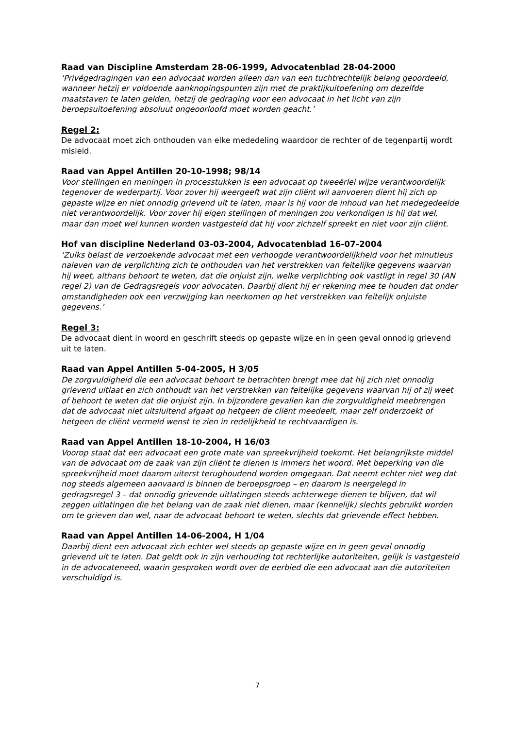Raad van Discipline Amsterdam 28-06-1999, Advocatenblad 28-04-2000
‘Privégedragingen van een advocaat worden alleen dan van een tuchtrechtelijk belang geoordeeld, wanneer hetzij er voldoende aanknopingspunten zijn met de praktijkuitoefening om dezelfde maatstaven te laten gelden, hetzij de gedraging voor een advocaat in het licht van zijn beroepsuitoefening absoluut ongeoorloofd moet worden geacht.’
Regel 2:
De advocaat moet zich onthouden van elke mededeling waardoor de rechter of de tegenpartij wordt misleid.
Raad van Appel Antillen 20-10-1998; 98/14
Voor stellingen en meningen in processtukken is een advocaat op tweeërlei wijze verantwoordelijk tegenover de wederpartij. Voor zover hij weergeeft wat zijn cliënt wil aanvoeren dient hij zich op gepaste wijze en niet onnodig grievend uit te laten, maar is hij voor de inhoud van het medegedeelde niet verantwoordelijk. Voor zover hij eigen stellingen of meningen zou verkondigen is hij dat wel, maar dan moet wel kunnen worden vastgesteld dat hij voor zichzelf spreekt en niet voor zijn cliënt.
Hof van discipline Nederland 03-03-2004, Advocatenblad 16-07-2004
‘Zulks belast de verzoekende advocaat met een verhoogde verantwoordelijkheid voor het minutieus naleven van de verplichting zich te onthouden van het verstrekken van feitelijke gegevens waarvan hij weet, althans behoort te weten, dat die onjuist zijn, welke verplichting ook vastligt in regel 30 (AN regel 2) van de Gedragsregels voor advocaten. Daarbij dient hij er rekening mee te houden dat onder omstandigheden ook een verzwijging kan neerkomen op het verstrekken van feitelijk onjuiste gegevens.’
Regel 3:
De advocaat dient in woord en geschrift steeds op gepaste wijze en in geen geval onnodig grievend uit te laten.
Raad van Appel Antillen 5-04-2005, H 3/05
De zorgvuldigheid die een advocaat behoort te betrachten brengt mee dat hij zich niet onnodig grievend uitlaat en zich onthoudt van het verstrekken van feitelijke gegevens waarvan hij of zij weet of behoort te weten dat die onjuist zijn. In bijzondere gevallen kan die zorgvuldigheid meebrengen dat de advocaat niet uitsluitend afgaat op hetgeen de cliënt meedeelt, maar zelf onderzoekt of hetgeen de cliënt vermeld wenst te zien in redelijkheid te rechtvaardigen is.
Raad van Appel Antillen 18-10-2004, H 16/03
Voorop staat dat een advocaat een grote mate van spreekvrijheid toekomt. Het belangrijkste middel van de advocaat om de zaak van zijn cliënt te dienen is immers het woord. Met beperking van die spreekvrijheid moet daarom uiterst terughoudend worden omgegaan. Dat neemt echter niet weg dat nog steeds algemeen aanvaard is binnen de beroepsgroep – en daarom is neergelegd in gedragsregel 3 – dat onnodig grievende uitlatingen steeds achterwege dienen te blijven, dat wil zeggen uitlatingen die het belang van de zaak niet dienen, maar (kennelijk) slechts gebruikt worden om te grieven dan wel, naar de advocaat behoort te weten, slechts dat grievende effect hebben.
Raad van Appel Antillen 14-06-2004, H 1/04
Daarbij dient een advocaat zich echter wel steeds op gepaste wijze en in geen geval onnodig grievend uit te laten. Dat geldt ook in zijn verhouding tot rechterlijke autoriteiten, gelijk is vastgesteld in de advocateneed, waarin gesproken wordt over de eerbied die een advocaat aan die autoriteiten verschuldigd is.
7